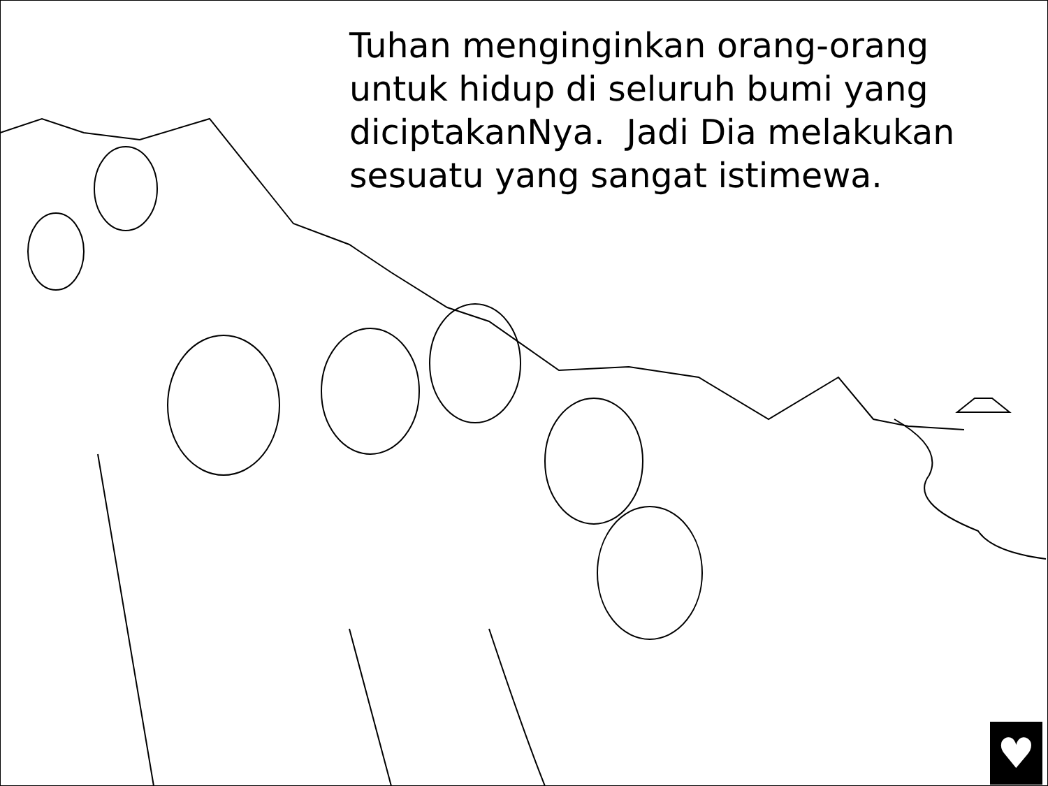Tuhan menginginkan orang-orang untuk hidup di seluruh bumi yang diciptakanNya. Jadi Dia melakukan sesuatu yang sangat istimewa.
♥